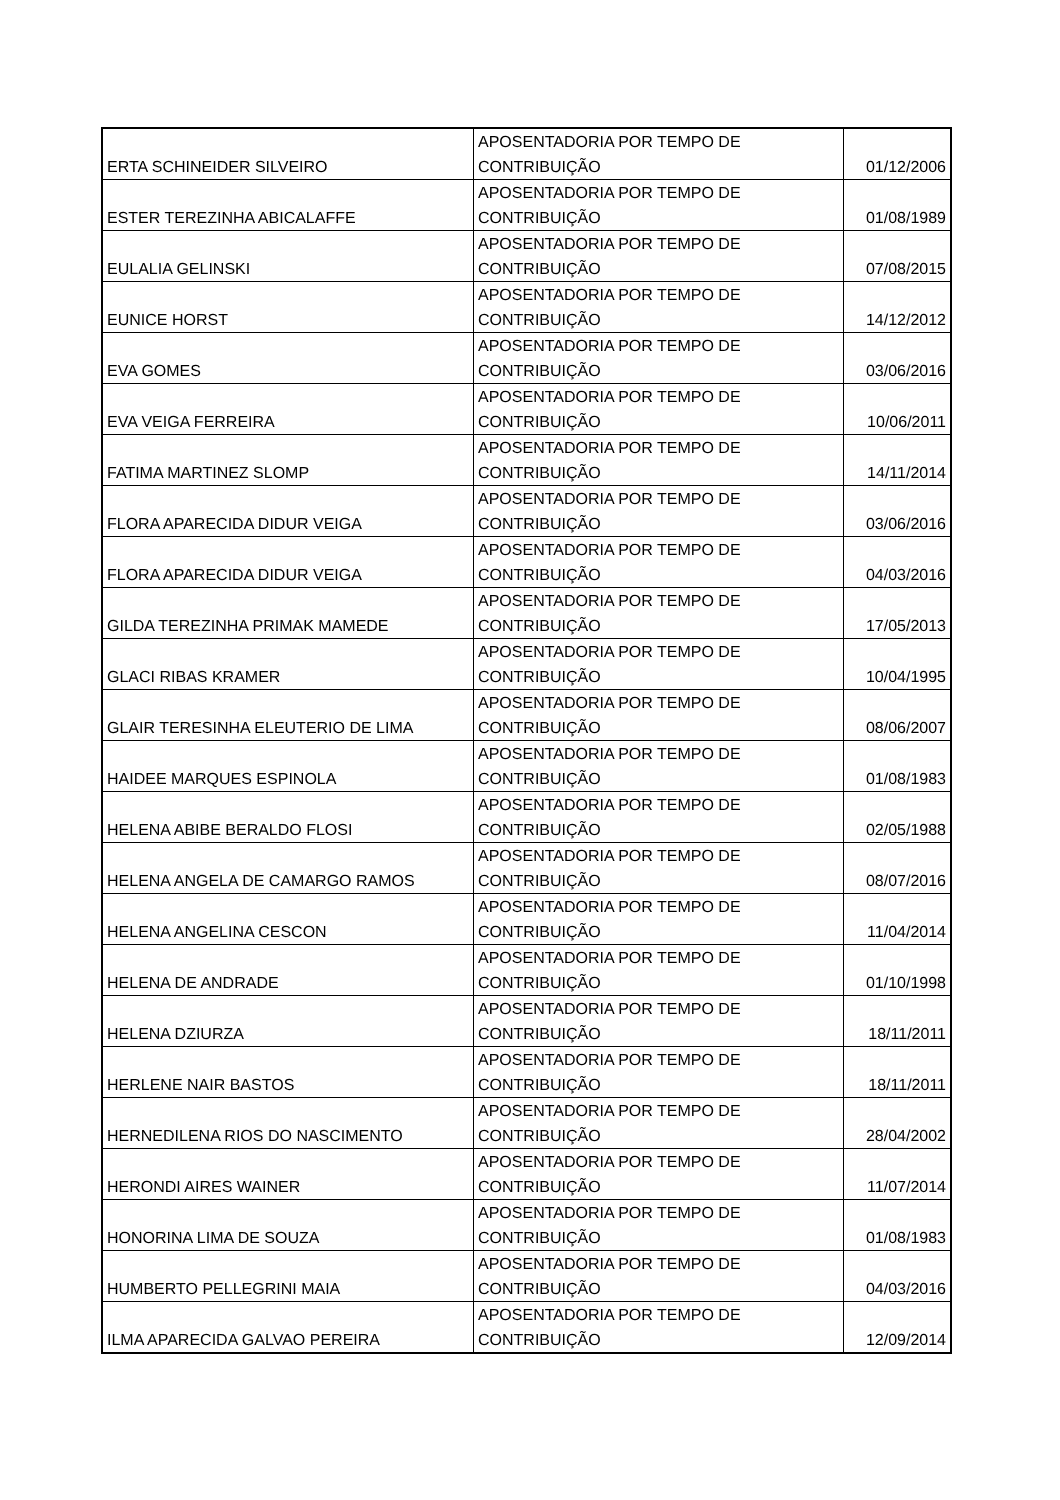| ERTA SCHINEIDER SILVEIRO | APOSENTADORIA POR TEMPO DE CONTRIBUIÇÃO | 01/12/2006 |
| ESTER TEREZINHA ABICALAFFE | APOSENTADORIA POR TEMPO DE CONTRIBUIÇÃO | 01/08/1989 |
| EULALIA GELINSKI | APOSENTADORIA POR TEMPO DE CONTRIBUIÇÃO | 07/08/2015 |
| EUNICE HORST | APOSENTADORIA POR TEMPO DE CONTRIBUIÇÃO | 14/12/2012 |
| EVA GOMES | APOSENTADORIA POR TEMPO DE CONTRIBUIÇÃO | 03/06/2016 |
| EVA VEIGA FERREIRA | APOSENTADORIA POR TEMPO DE CONTRIBUIÇÃO | 10/06/2011 |
| FATIMA MARTINEZ SLOMP | APOSENTADORIA POR TEMPO DE CONTRIBUIÇÃO | 14/11/2014 |
| FLORA APARECIDA DIDUR VEIGA | APOSENTADORIA POR TEMPO DE CONTRIBUIÇÃO | 03/06/2016 |
| FLORA APARECIDA DIDUR VEIGA | APOSENTADORIA POR TEMPO DE CONTRIBUIÇÃO | 04/03/2016 |
| GILDA TEREZINHA PRIMAK MAMEDE | APOSENTADORIA POR TEMPO DE CONTRIBUIÇÃO | 17/05/2013 |
| GLACI RIBAS KRAMER | APOSENTADORIA POR TEMPO DE CONTRIBUIÇÃO | 10/04/1995 |
| GLAIR TERESINHA ELEUTERIO DE LIMA | APOSENTADORIA POR TEMPO DE CONTRIBUIÇÃO | 08/06/2007 |
| HAIDEE MARQUES ESPINOLA | APOSENTADORIA POR TEMPO DE CONTRIBUIÇÃO | 01/08/1983 |
| HELENA ABIBE BERALDO FLOSI | APOSENTADORIA POR TEMPO DE CONTRIBUIÇÃO | 02/05/1988 |
| HELENA ANGELA DE CAMARGO RAMOS | APOSENTADORIA POR TEMPO DE CONTRIBUIÇÃO | 08/07/2016 |
| HELENA ANGELINA CESCON | APOSENTADORIA POR TEMPO DE CONTRIBUIÇÃO | 11/04/2014 |
| HELENA DE ANDRADE | APOSENTADORIA POR TEMPO DE CONTRIBUIÇÃO | 01/10/1998 |
| HELENA DZIURZA | APOSENTADORIA POR TEMPO DE CONTRIBUIÇÃO | 18/11/2011 |
| HERLENE NAIR BASTOS | APOSENTADORIA POR TEMPO DE CONTRIBUIÇÃO | 18/11/2011 |
| HERNEDILENA RIOS DO NASCIMENTO | APOSENTADORIA POR TEMPO DE CONTRIBUIÇÃO | 28/04/2002 |
| HERONDI AIRES WAINER | APOSENTADORIA POR TEMPO DE CONTRIBUIÇÃO | 11/07/2014 |
| HONORINA LIMA DE SOUZA | APOSENTADORIA POR TEMPO DE CONTRIBUIÇÃO | 01/08/1983 |
| HUMBERTO PELLEGRINI MAIA | APOSENTADORIA POR TEMPO DE CONTRIBUIÇÃO | 04/03/2016 |
| ILMA APARECIDA GALVAO PEREIRA | APOSENTADORIA POR TEMPO DE CONTRIBUIÇÃO | 12/09/2014 |